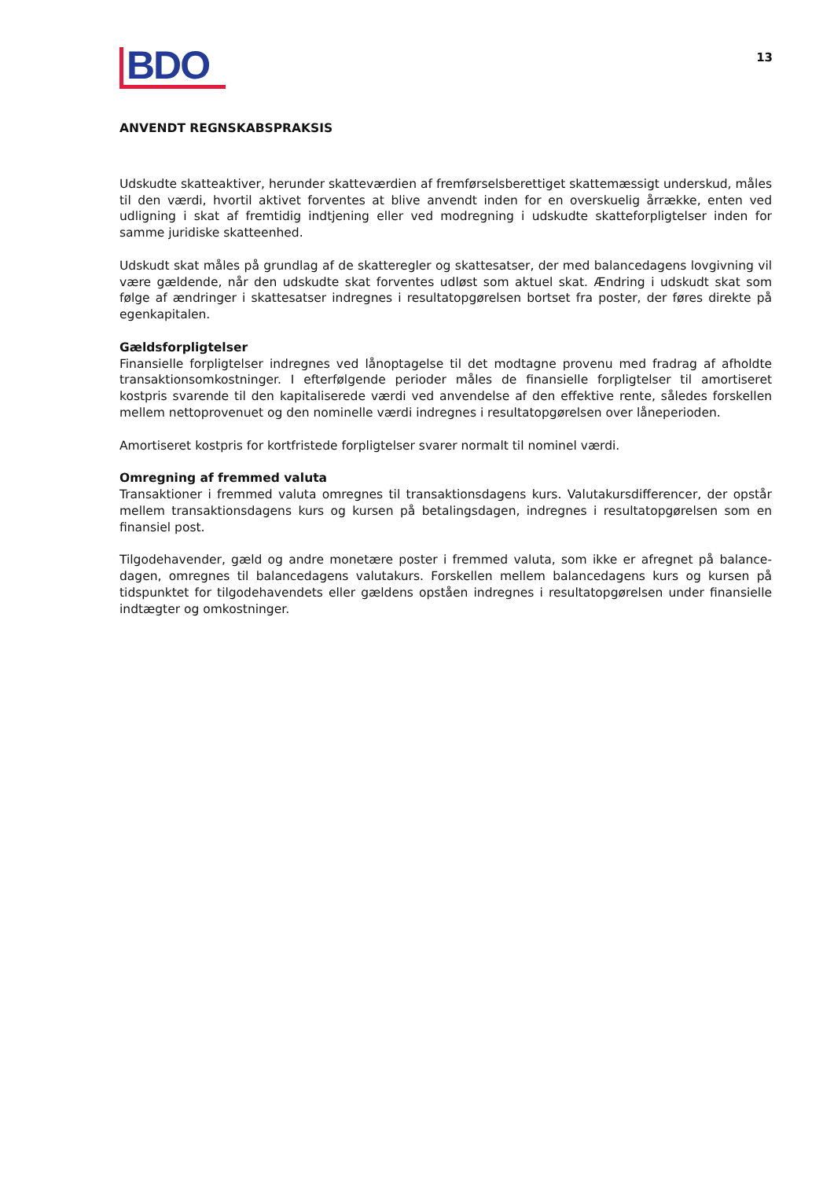BDO
13
ANVENDT REGNSKABSPRAKSIS
Udskudte skatteaktiver, herunder skatteværdien af fremførselsberettiget skattemæssigt underskud, måles til den værdi, hvortil aktivet forventes at blive anvendt inden for en overskuelig årrække, enten ved udligning i skat af fremtidig indtjening eller ved modregning i udskudte skatteforpligtelser inden for samme juridiske skatteenhed.
Udskudt skat måles på grundlag af de skatteregler og skattesatser, der med balancedagens lovgivning vil være gældende, når den udskudte skat forventes udløst som aktuel skat. Ændring i udskudt skat som følge af ændringer i skattesatser indregnes i resultatopgørelsen bortset fra poster, der føres direkte på egenkapitalen.
Gældsforpligtelser
Finansielle forpligtelser indregnes ved lånoptagelse til det modtagne provenu med fradrag af afholdte transaktionsomkostninger. I efterfølgende perioder måles de finansielle forpligtelser til amortiseret kostpris svarende til den kapitaliserede værdi ved anvendelse af den effektive rente, således forskellen mellem nettoprovenuet og den nominelle værdi indregnes i resultatopgørelsen over låneperioden.
Amortiseret kostpris for kortfristede forpligtelser svarer normalt til nominel værdi.
Omregning af fremmed valuta
Transaktioner i fremmed valuta omregnes til transaktionsdagens kurs. Valutakursdifferencer, der opstår mellem transaktionsdagens kurs og kursen på betalingsdagen, indregnes i resultatopgørelsen som en finansiel post.
Tilgodehavender, gæld og andre monetære poster i fremmed valuta, som ikke er afregnet på balance-dagen, omregnes til balancedagens valutakurs. Forskellen mellem balancedagens kurs og kursen på tidspunktet for tilgodehavendets eller gældens opståen indregnes i resultatopgørelsen under finansielle indtægter og omkostninger.